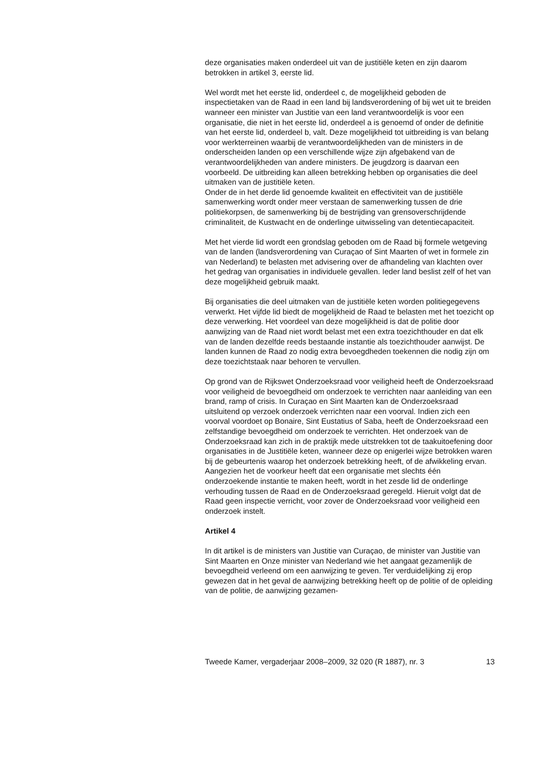deze organisaties maken onderdeel uit van de justitiële keten en zijn daarom betrokken in artikel 3, eerste lid.
Wel wordt met het eerste lid, onderdeel c, de mogelijkheid geboden de inspectietaken van de Raad in een land bij landsverordening of bij wet uit te breiden wanneer een minister van Justitie van een land verantwoordelijk is voor een organisatie, die niet in het eerste lid, onderdeel a is genoemd of onder de definitie van het eerste lid, onderdeel b, valt. Deze mogelijkheid tot uitbreiding is van belang voor werkterreinen waarbij de verantwoordelijkheden van de ministers in de onderscheiden landen op een verschillende wijze zijn afgebakend van de verantwoordelijkheden van andere ministers. De jeugdzorg is daarvan een voorbeeld. De uitbreiding kan alleen betrekking hebben op organisaties die deel uitmaken van de justitiële keten.
Onder de in het derde lid genoemde kwaliteit en effectiviteit van de justitiële samenwerking wordt onder meer verstaan de samenwerking tussen de drie politiekorpsen, de samenwerking bij de bestrijding van grensoverschrijdende criminaliteit, de Kustwacht en de onderlinge uitwisseling van detentiecapaciteit.
Met het vierde lid wordt een grondslag geboden om de Raad bij formele wetgeving van de landen (landsverordening van Curaçao of Sint Maarten of wet in formele zin van Nederland) te belasten met advisering over de afhandeling van klachten over het gedrag van organisaties in individuele gevallen. Ieder land beslist zelf of het van deze mogelijkheid gebruik maakt.
Bij organisaties die deel uitmaken van de justitiële keten worden politiegegevens verwerkt. Het vijfde lid biedt de mogelijkheid de Raad te belasten met het toezicht op deze verwerking. Het voordeel van deze mogelijkheid is dat de politie door aanwijzing van de Raad niet wordt belast met een extra toezichthouder en dat elk van de landen dezelfde reeds bestaande instantie als toezichthouder aanwijst. De landen kunnen de Raad zo nodig extra bevoegdheden toekennen die nodig zijn om deze toezichtstaak naar behoren te vervullen.
Op grond van de Rijkswet Onderzoeksraad voor veiligheid heeft de Onderzoeksraad voor veiligheid de bevoegdheid om onderzoek te verrichten naar aanleiding van een brand, ramp of crisis. In Curaçao en Sint Maarten kan de Onderzoeksraad uitsluitend op verzoek onderzoek verrichten naar een voorval. Indien zich een voorval voordoet op Bonaire, Sint Eustatius of Saba, heeft de Onderzoeksraad een zelfstandige bevoegdheid om onderzoek te verrichten. Het onderzoek van de Onderzoeksraad kan zich in de praktijk mede uitstrekken tot de taakuitoefening door organisaties in de Justitiële keten, wanneer deze op enigerlei wijze betrokken waren bij de gebeurtenis waarop het onderzoek betrekking heeft, of de afwikkeling ervan. Aangezien het de voorkeur heeft dat een organisatie met slechts één onderzoekende instantie te maken heeft, wordt in het zesde lid de onderlinge verhouding tussen de Raad en de Onderzoeksraad geregeld. Hieruit volgt dat de Raad geen inspectie verricht, voor zover de Onderzoeksraad voor veiligheid een onderzoek instelt.
Artikel 4
In dit artikel is de ministers van Justitie van Curaçao, de minister van Justitie van Sint Maarten en Onze minister van Nederland wie het aangaat gezamenlijk de bevoegdheid verleend om een aanwijzing te geven. Ter verduidelijking zij erop gewezen dat in het geval de aanwijzing betrekking heeft op de politie of de opleiding van de politie, de aanwijzing gezamen-
Tweede Kamer, vergaderjaar 2008–2009, 32 020 (R 1887), nr. 3 13